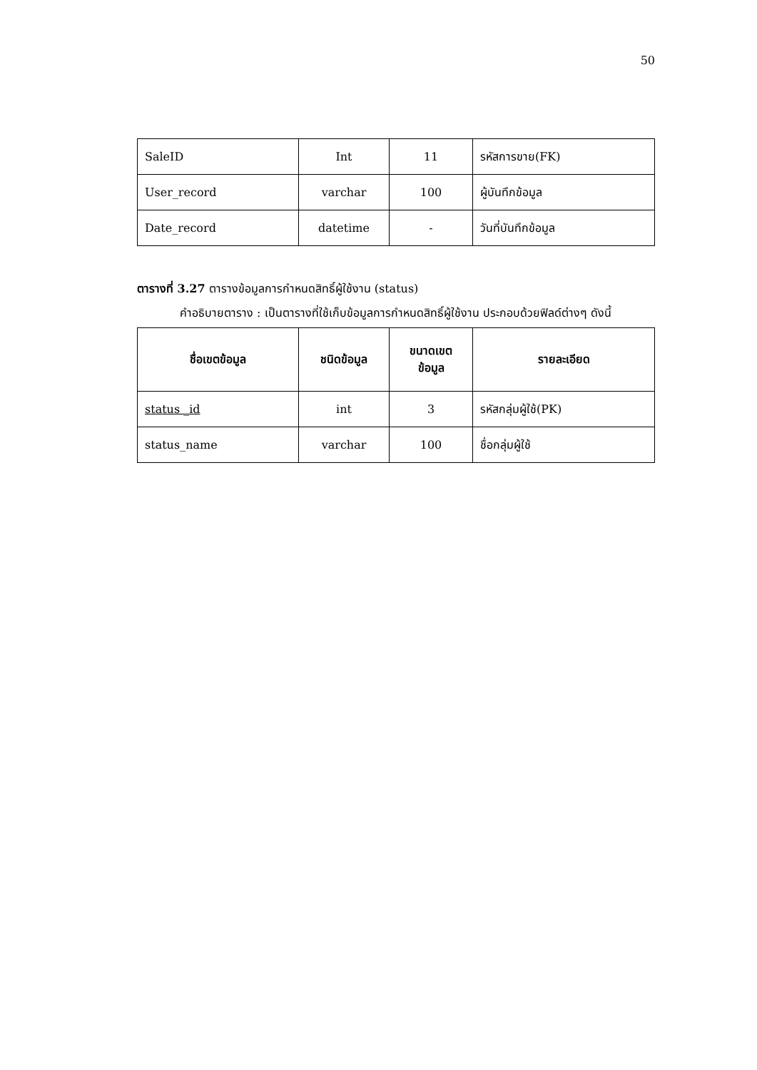50
| SaleID | Int | 11 | รหัสการขาย(FK) |
| User_record | varchar | 100 | ผู้บันทึกข้อมูล |
| Date_record | datetime | - | วันที่บันทึกข้อมูล |
ตารางที่ 3.27 ตารางข้อมูลการกำหนดสิทธิ์ผู้ใช้งาน (status)
คำอธิบายตาราง : เป็นตารางที่ใช้เก็บข้อมูลการกำหนดสิทธิ์ผู้ใช้งาน ประกอบด้วยฟิลด์ต่างๆ ดังนี้
| ชื่อเขตข้อมูล | ชนิดข้อมูล | ขนาดเขตข้อมูล | รายละเอียด |
| --- | --- | --- | --- |
| status _id | int | 3 | รหัสกลุ่มผู้ใช้(PK) |
| status_name | varchar | 100 | ชื่อกลุ่มผู้ใช้ |